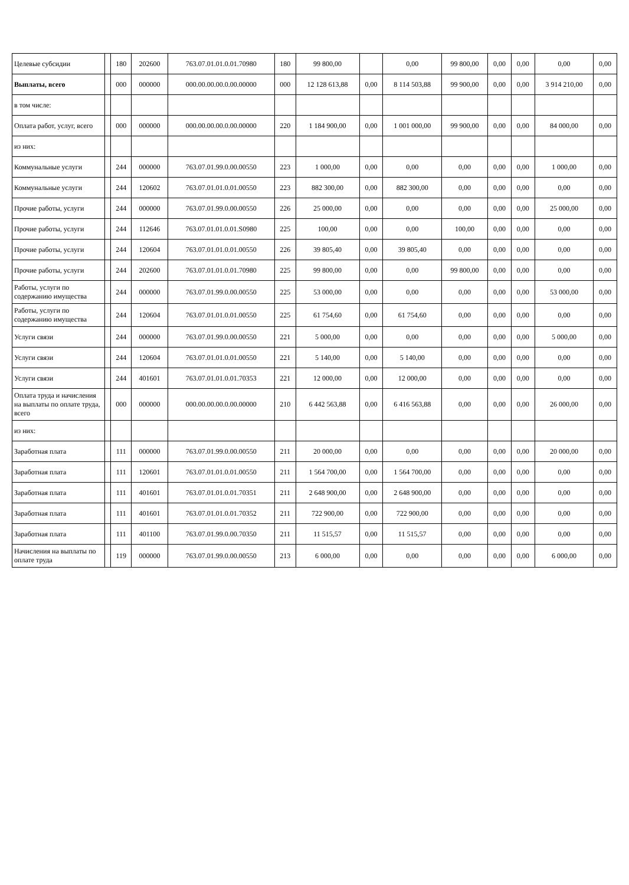| Целевые субсидии | | 180 | 202600 | 763.07.01.01.0.01.70980 | 180 | 99 800,00 | | 0,00 | 99 800,00 | 0,00 | 0,00 | 0,00 | 0,00 |
| Выплаты, всего | | 000 | 000000 | 000.00.00.00.0.00.00000 | 000 | 12 128 613,88 | 0,00 | 8 114 503,88 | 99 900,00 | 0,00 | 0,00 | 3 914 210,00 | 0,00 |
| в том числе: | | | | | | | | | | | | | |
| Оплата работ, услуг, всего | | 000 | 000000 | 000.00.00.00.0.00.00000 | 220 | 1 184 900,00 | 0,00 | 1 001 000,00 | 99 900,00 | 0,00 | 0,00 | 84 000,00 | 0,00 |
| из них: | | | | | | | | | | | | | |
| Коммунальные услуги | | 244 | 000000 | 763.07.01.99.0.00.00550 | 223 | 1 000,00 | 0,00 | 0,00 | 0,00 | 0,00 | 0,00 | 1 000,00 | 0,00 |
| Коммунальные услуги | | 244 | 120602 | 763.07.01.01.0.01.00550 | 223 | 882 300,00 | 0,00 | 882 300,00 | 0,00 | 0,00 | 0,00 | 0,00 | 0,00 |
| Прочие работы, услуги | | 244 | 000000 | 763.07.01.99.0.00.00550 | 226 | 25 000,00 | 0,00 | 0,00 | 0,00 | 0,00 | 0,00 | 25 000,00 | 0,00 |
| Прочие работы, услуги | | 244 | 112646 | 763.07.01.01.0.01.S0980 | 225 | 100,00 | 0,00 | 0,00 | 100,00 | 0,00 | 0,00 | 0,00 | 0,00 |
| Прочие работы, услуги | | 244 | 120604 | 763.07.01.01.0.01.00550 | 226 | 39 805,40 | 0,00 | 39 805,40 | 0,00 | 0,00 | 0,00 | 0,00 | 0,00 |
| Прочие работы, услуги | | 244 | 202600 | 763.07.01.01.0.01.70980 | 225 | 99 800,00 | 0,00 | 0,00 | 99 800,00 | 0,00 | 0,00 | 0,00 | 0,00 |
| Работы, услуги по содержанию имущества | | 244 | 000000 | 763.07.01.99.0.00.00550 | 225 | 53 000,00 | 0,00 | 0,00 | 0,00 | 0,00 | 0,00 | 53 000,00 | 0,00 |
| Работы, услуги по содержанию имущества | | 244 | 120604 | 763.07.01.01.0.01.00550 | 225 | 61 754,60 | 0,00 | 61 754,60 | 0,00 | 0,00 | 0,00 | 0,00 | 0,00 |
| Услуги связи | | 244 | 000000 | 763.07.01.99.0.00.00550 | 221 | 5 000,00 | 0,00 | 0,00 | 0,00 | 0,00 | 0,00 | 5 000,00 | 0,00 |
| Услуги связи | | 244 | 120604 | 763.07.01.01.0.01.00550 | 221 | 5 140,00 | 0,00 | 5 140,00 | 0,00 | 0,00 | 0,00 | 0,00 | 0,00 |
| Услуги связи | | 244 | 401601 | 763.07.01.01.0.01.70353 | 221 | 12 000,00 | 0,00 | 12 000,00 | 0,00 | 0,00 | 0,00 | 0,00 | 0,00 |
| Оплата труда и начисления на выплаты по оплате труда, всего | | 000 | 000000 | 000.00.00.00.0.00.00000 | 210 | 6 442 563,88 | 0,00 | 6 416 563,88 | 0,00 | 0,00 | 0,00 | 26 000,00 | 0,00 |
| из них: | | | | | | | | | | | | | |
| Заработная плата | | 111 | 000000 | 763.07.01.99.0.00.00550 | 211 | 20 000,00 | 0,00 | 0,00 | 0,00 | 0,00 | 0,00 | 20 000,00 | 0,00 |
| Заработная плата | | 111 | 120601 | 763.07.01.01.0.01.00550 | 211 | 1 564 700,00 | 0,00 | 1 564 700,00 | 0,00 | 0,00 | 0,00 | 0,00 | 0,00 |
| Заработная плата | | 111 | 401601 | 763.07.01.01.0.01.70351 | 211 | 2 648 900,00 | 0,00 | 2 648 900,00 | 0,00 | 0,00 | 0,00 | 0,00 | 0,00 |
| Заработная плата | | 111 | 401601 | 763.07.01.01.0.01.70352 | 211 | 722 900,00 | 0,00 | 722 900,00 | 0,00 | 0,00 | 0,00 | 0,00 | 0,00 |
| Заработная плата | | 111 | 401100 | 763.07.01.99.0.00.70350 | 211 | 11 515,57 | 0,00 | 11 515,57 | 0,00 | 0,00 | 0,00 | 0,00 | 0,00 |
| Начисления на выплаты по оплате труда | | 119 | 000000 | 763.07.01.99.0.00.00550 | 213 | 6 000,00 | 0,00 | 0,00 | 0,00 | 0,00 | 0,00 | 6 000,00 | 0,00 |